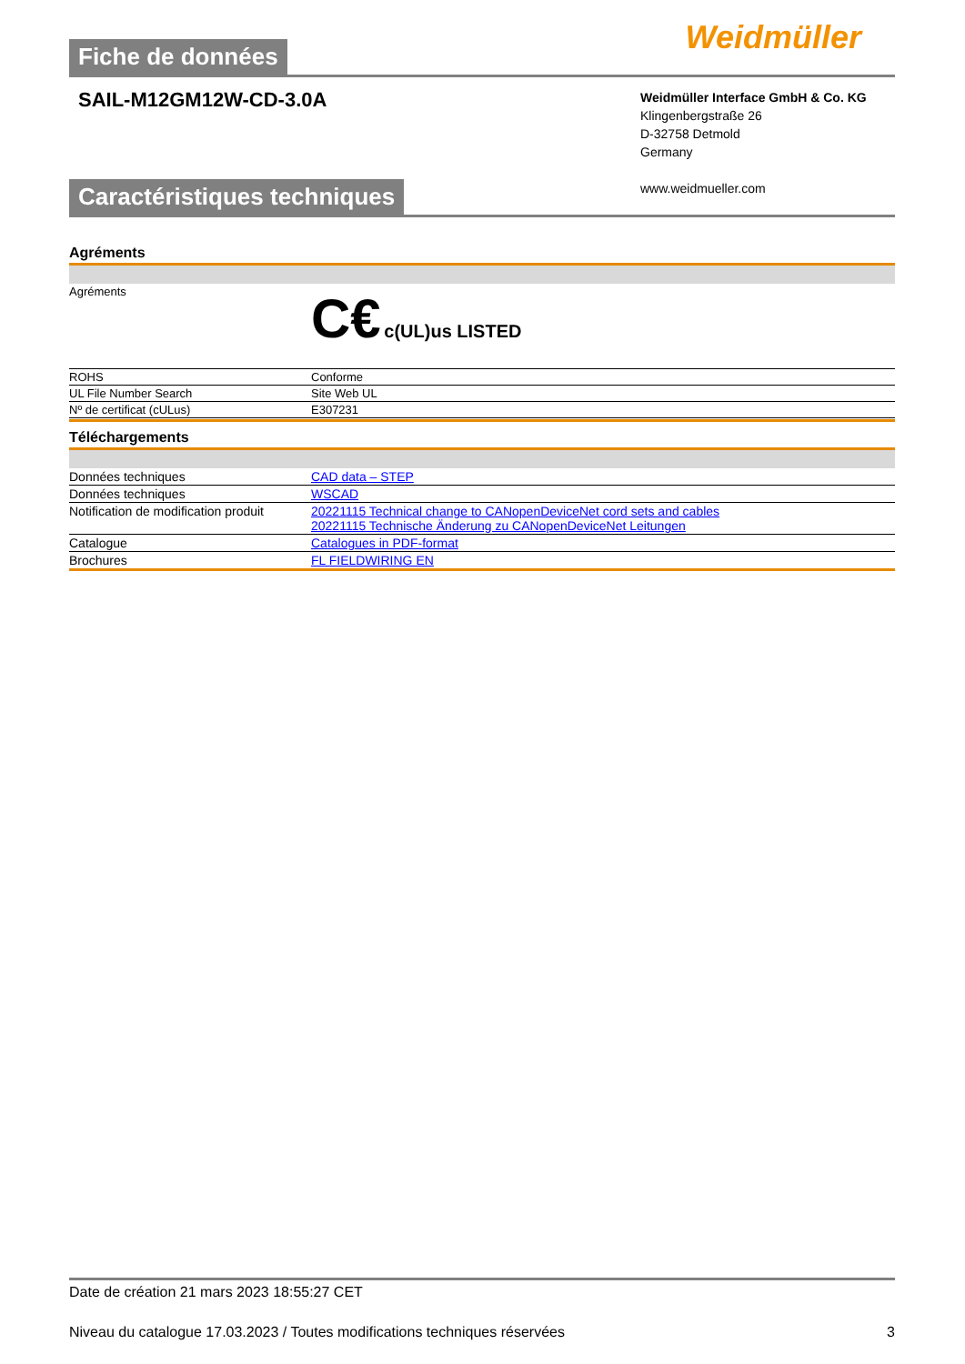Fiche de données
Weidmüller ⵹
SAIL-M12GM12W-CD-3.0A
Weidmüller Interface GmbH & Co. KG
Klingenbergstraße 26
D-32758 Detmold
Germany
www.weidmueller.com
Caractéristiques techniques
Agréments
| Agréments | C€ c(UL)us LISTED |
| ROHS | Conforme |
| UL File Number Search | Site Web UL |
| Nº de certificat (cULus) | E307231 |
Téléchargements
| Données techniques | CAD data – STEP |
| Données techniques | WSCAD |
| Notification de modification produit | 20221115 Technical change to CANopenDeviceNet cord sets and cables 20221115 Technische Änderung zu CANopenDeviceNet Leitungen |
| Catalogue | Catalogues in PDF-format |
| Brochures | FL FIELDWIRING EN |
Date de création 21 mars 2023 18:55:27 CET
Niveau du catalogue 17.03.2023 / Toutes modifications techniques réservées 3